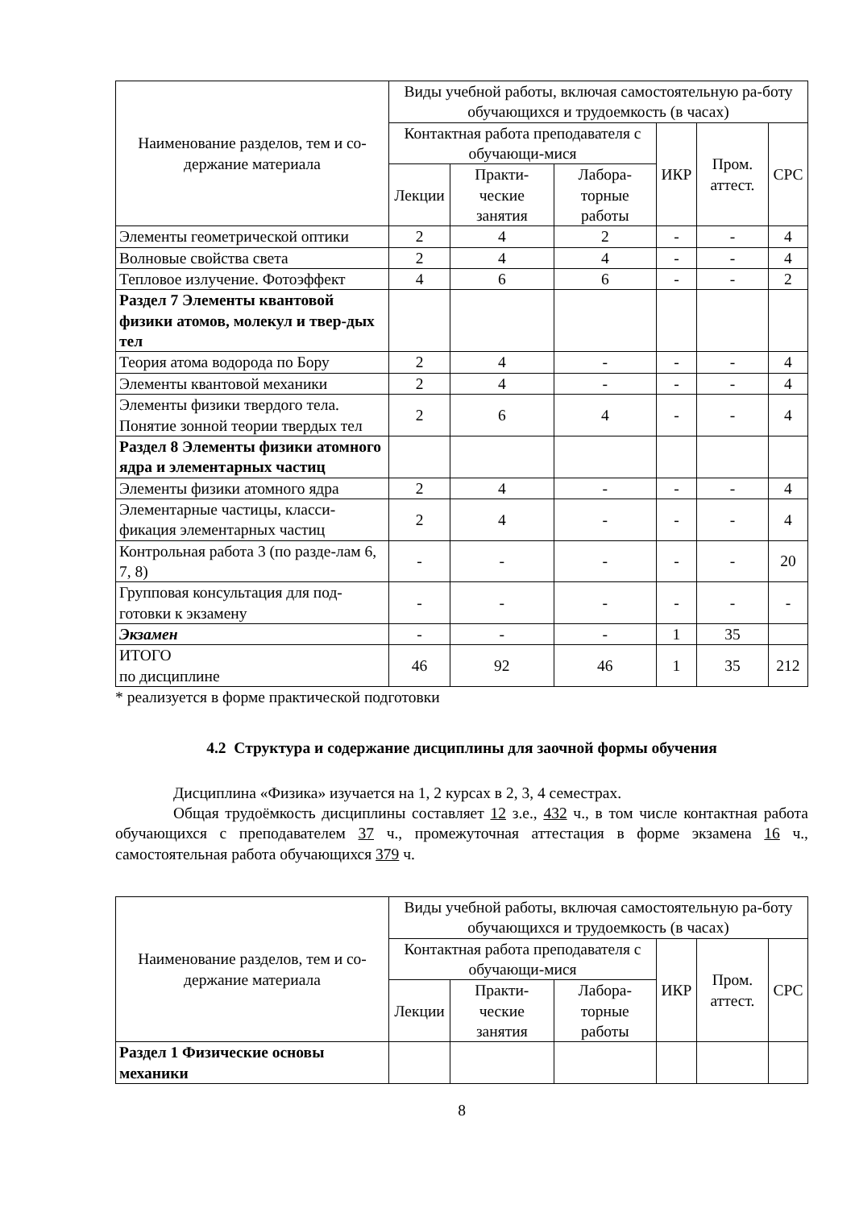| Наименование разделов, тем и со-держание материала | Виды учебной работы, включая самостоятельную ра-боту обучающихся и трудоемкость (в часах) | | | | | |
| --- | --- | --- | --- | --- | --- | --- |
| | Контактная работа преподавателя с обучающи-мися | | | ИКР | Пром. аттест. | СРС |
| | Лекции | Практи-ческие занятия | Лабора-торные работы | | | |
| Элементы геометрической оптики | 2 | 4 | 2 | - | - | 4 |
| Волновые свойства света | 2 | 4 | 4 | - | - | 4 |
| Тепловое излучение. Фотоэффект | 4 | 6 | 6 | - | - | 2 |
| Раздел 7 Элементы квантовой физики атомов, молекул и твер-дых тел | | | | | | |
| Теория атома водорода по Бору | 2 | 4 | - | - | - | 4 |
| Элементы квантовой механики | 2 | 4 | - | - | - | 4 |
| Элементы физики твердого тела. Понятие зонной теории твердых тел | 2 | 6 | 4 | - | - | 4 |
| Раздел 8 Элементы физики атомного ядра и элементарных частиц | | | | | | |
| Элементы физики атомного ядра | 2 | 4 | - | - | - | 4 |
| Элементарные частицы, класси-фикация элементарных частиц | 2 | 4 | - | - | - | 4 |
| Контрольная работа 3 (по разде-лам 6, 7, 8) | - | - | - | - | - | 20 |
| Групповая консультация для под-готовки к экзамену | - | - | - | - | - | - |
| Экзамен | - | - | - | 1 | 35 | |
| ИТОГО по дисциплине | 46 | 92 | 46 | 1 | 35 | 212 |
* реализуется в форме практической подготовки
4.2 Структура и содержание дисциплины для заочной формы обучения
Дисциплина «Физика» изучается на 1, 2 курсах в 2, 3, 4 семестрах.
Общая трудоёмкость дисциплины составляет 12 з.е., 432 ч., в том числе контактная работа обучающихся с преподавателем 37 ч., промежуточная аттестация в форме экзамена 16 ч., самостоятельная работа обучающихся 379 ч.
| Наименование разделов, тем и со-держание материала | Виды учебной работы, включая самостоятельную ра-боту обучающихся и трудоемкость (в часах) | | | | | |
| --- | --- | --- | --- | --- | --- | --- |
| | Контактная работа преподавателя с обучающи-мися | | | ИКР | Пром. аттест. | СРС |
| | Лекции | Практи-ческие занятия | Лабора-торные работы | | | |
| Раздел 1 Физические основы механики | | | | | | |
8